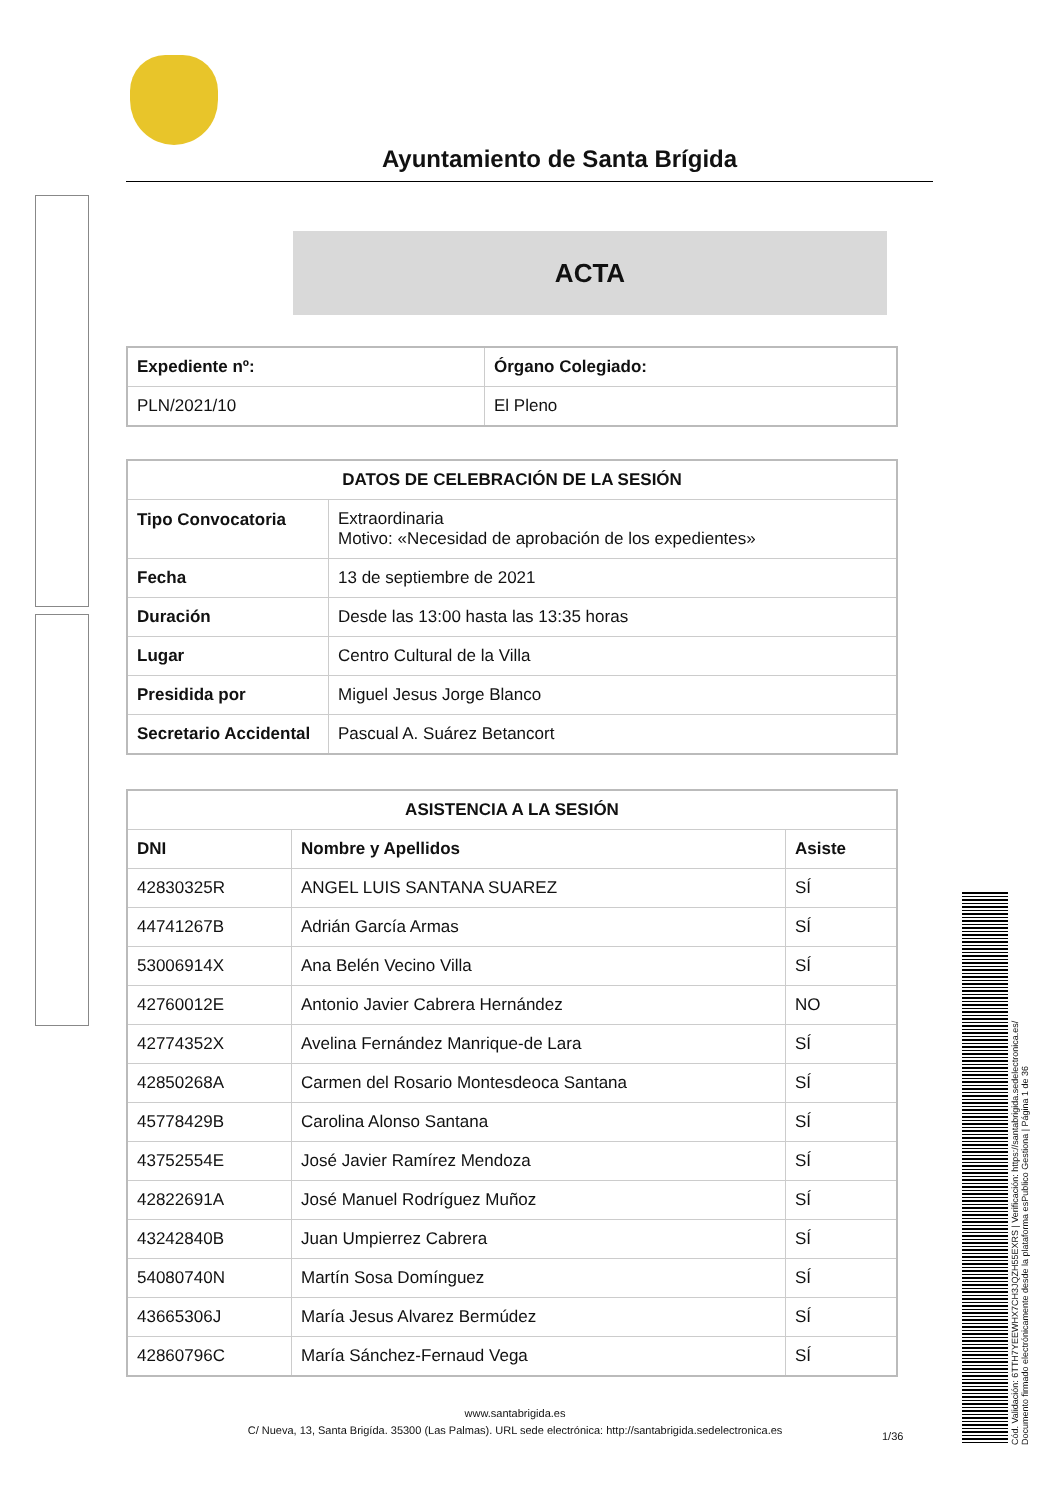Ayuntamiento de Santa Brígida
ACTA
| Expediente nº: | Órgano Colegiado: |
| --- | --- |
| PLN/2021/10 | El Pleno |
| DATOS DE CELEBRACIÓN DE LA SESIÓN | |
| --- | --- |
| Tipo Convocatoria | Extraordinaria Motivo: «Necesidad de aprobación de los expedientes» |
| Fecha | 13 de septiembre de 2021 |
| Duración | Desde las 13:00 hasta las 13:35 horas |
| Lugar | Centro Cultural de la Villa |
| Presidida por | Miguel Jesus Jorge Blanco |
| Secretario Accidental | Pascual A. Suárez Betancort |
| ASISTENCIA A LA SESIÓN | | |
| --- | --- | --- |
| DNI | Nombre y Apellidos | Asiste |
| 42830325R | ANGEL LUIS SANTANA SUAREZ | SÍ |
| 44741267B | Adrián García Armas | SÍ |
| 53006914X | Ana Belén Vecino Villa | SÍ |
| 42760012E | Antonio Javier Cabrera Hernández | NO |
| 42774352X | Avelina Fernández Manrique-de Lara | SÍ |
| 42850268A | Carmen del Rosario Montesdeoca Santana | SÍ |
| 45778429B | Carolina Alonso Santana | SÍ |
| 43752554E | José Javier Ramírez Mendoza | SÍ |
| 42822691A | José Manuel Rodríguez Muñoz | SÍ |
| 43242840B | Juan Umpierrez Cabrera | SÍ |
| 54080740N | Martín Sosa Domínguez | SÍ |
| 43665306J | María Jesus Alvarez Bermúdez | SÍ |
| 42860796C | María Sánchez-Fernaud Vega | SÍ |
www.santabrigida.es
C/ Nueva, 13, Santa Brigída. 35300 (Las Palmas). URL sede electrónica: http://santabrigida.sedelectronica.es
1/36
Cód. Validación: 6TTH7YEEWHX7CH3JQZH55EXRS | Verificación: https://santabrigida.sedelectronica.es/
Documento firmado electrónicamente desde la plataforma esPublico Gestiona | Página 1 de 36